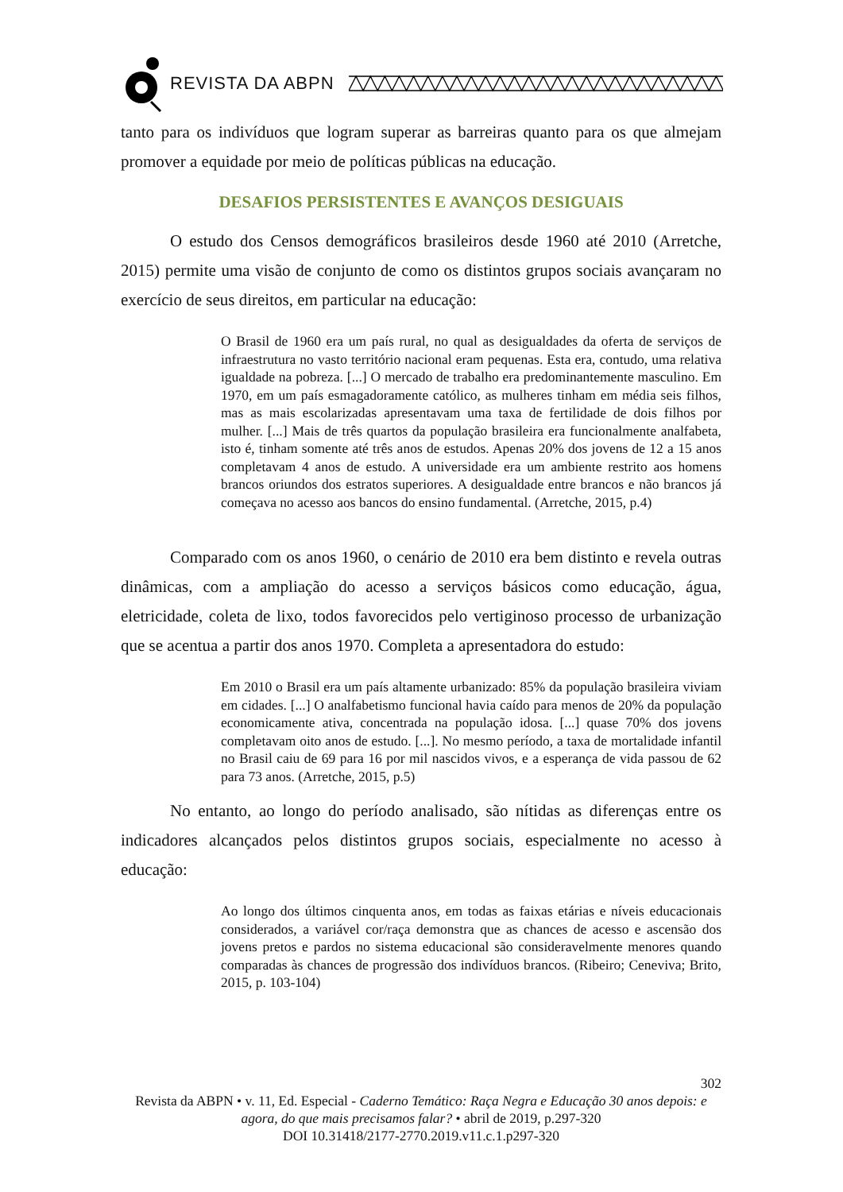REVISTA DA ABPN
tanto para os indivíduos que logram superar as barreiras quanto para os que almejam promover a equidade por meio de políticas públicas na educação.
DESAFIOS PERSISTENTES E AVANÇOS DESIGUAIS
O estudo dos Censos demográficos brasileiros desde 1960 até 2010 (Arretche, 2015) permite uma visão de conjunto de como os distintos grupos sociais avançaram no exercício de seus direitos, em particular na educação:
O Brasil de 1960 era um país rural, no qual as desigualdades da oferta de serviços de infraestrutura no vasto território nacional eram pequenas. Esta era, contudo, uma relativa igualdade na pobreza. [...] O mercado de trabalho era predominantemente masculino. Em 1970, em um país esmagadoramente católico, as mulheres tinham em média seis filhos, mas as mais escolarizadas apresentavam uma taxa de fertilidade de dois filhos por mulher. [...] Mais de três quartos da população brasileira era funcionalmente analfabeta, isto é, tinham somente até três anos de estudos. Apenas 20% dos jovens de 12 a 15 anos completavam 4 anos de estudo. A universidade era um ambiente restrito aos homens brancos oriundos dos estratos superiores. A desigualdade entre brancos e não brancos já começava no acesso aos bancos do ensino fundamental. (Arretche, 2015, p.4)
Comparado com os anos 1960, o cenário de 2010 era bem distinto e revela outras dinâmicas, com a ampliação do acesso a serviços básicos como educação, água, eletricidade, coleta de lixo, todos favorecidos pelo vertiginoso processo de urbanização que se acentua a partir dos anos 1970. Completa a apresentadora do estudo:
Em 2010 o Brasil era um país altamente urbanizado: 85% da população brasileira viviam em cidades. [...] O analfabetismo funcional havia caído para menos de 20% da população economicamente ativa, concentrada na população idosa. [...] quase 70% dos jovens completavam oito anos de estudo. [...]. No mesmo período, a taxa de mortalidade infantil no Brasil caiu de 69 para 16 por mil nascidos vivos, e a esperança de vida passou de 62 para 73 anos. (Arretche, 2015, p.5)
No entanto, ao longo do período analisado, são nítidas as diferenças entre os indicadores alcançados pelos distintos grupos sociais, especialmente no acesso à educação:
Ao longo dos últimos cinquenta anos, em todas as faixas etárias e níveis educacionais considerados, a variável cor/raça demonstra que as chances de acesso e ascensão dos jovens pretos e pardos no sistema educacional são consideravelmente menores quando comparadas às chances de progressão dos indivíduos brancos. (Ribeiro; Ceneviva; Brito, 2015, p. 103-104)
302
Revista da ABPN • v. 11, Ed. Especial - Caderno Temático: Raça Negra e Educação 30 anos depois: e agora, do que mais precisamos falar? • abril de 2019, p.297-320
DOI 10.31418/2177-2770.2019.v11.c.1.p297-320